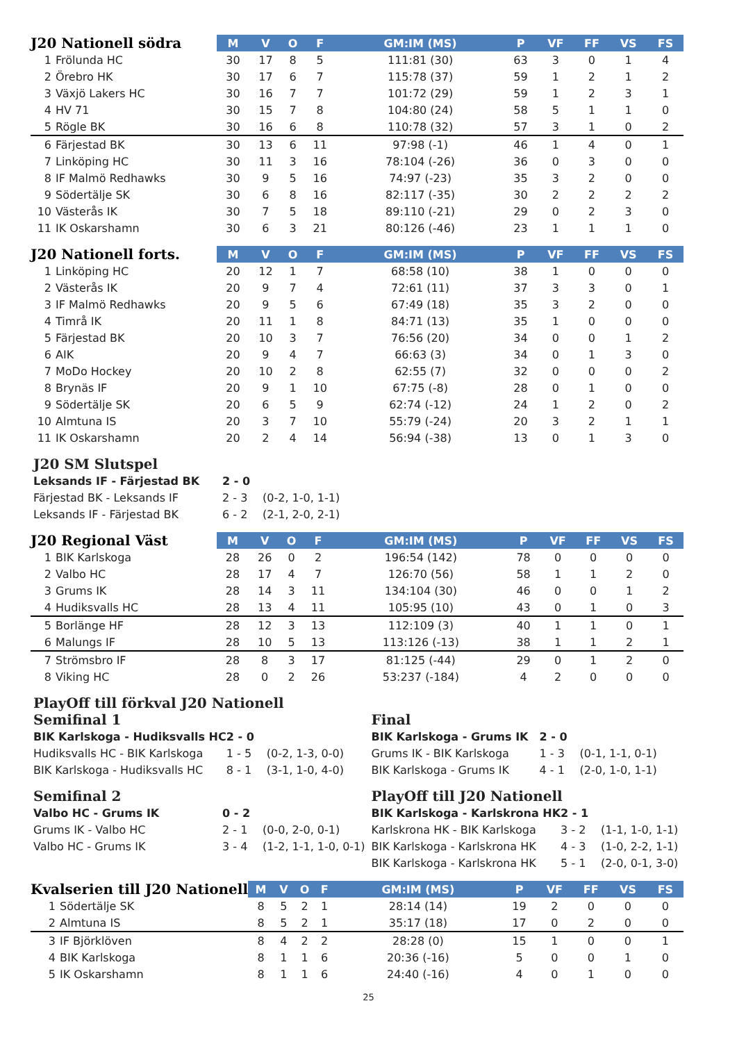| J20 Nationell södra | | M | V | O | F | GM:IM (MS) | P | VF | FF | VS | FS |
| --- | --- | --- | --- | --- | --- | --- | --- | --- | --- | --- | --- |
| 1 | Frölunda HC | 30 | 17 | 8 | 5 | 111:81 (30) | 63 | 3 | 0 | 1 | 4 |
| 2 | Örebro HK | 30 | 17 | 6 | 7 | 115:78 (37) | 59 | 1 | 2 | 1 | 2 |
| 3 | Växjö Lakers HC | 30 | 16 | 7 | 7 | 101:72 (29) | 59 | 1 | 2 | 3 | 1 |
| 4 | HV 71 | 30 | 15 | 7 | 8 | 104:80 (24) | 58 | 5 | 1 | 1 | 0 |
| 5 | Rögle BK | 30 | 16 | 6 | 8 | 110:78 (32) | 57 | 3 | 1 | 0 | 2 |
| 6 | Färjestad BK | 30 | 13 | 6 | 11 | 97:98 (-1) | 46 | 1 | 4 | 0 | 1 |
| 7 | Linköping HC | 30 | 11 | 3 | 16 | 78:104 (-26) | 36 | 0 | 3 | 0 | 0 |
| 8 | IF Malmö Redhawks | 30 | 9 | 5 | 16 | 74:97 (-23) | 35 | 3 | 2 | 0 | 0 |
| 9 | Södertälje SK | 30 | 6 | 8 | 16 | 82:117 (-35) | 30 | 2 | 2 | 2 | 2 |
| 10 | Västerås IK | 30 | 7 | 5 | 18 | 89:110 (-21) | 29 | 0 | 2 | 3 | 0 |
| 11 | IK Oskarshamn | 30 | 6 | 3 | 21 | 80:126 (-46) | 23 | 1 | 1 | 1 | 0 |
| J20 Nationell forts. | | M | V | O | F | GM:IM (MS) | P | VF | FF | VS | FS |
| --- | --- | --- | --- | --- | --- | --- | --- | --- | --- | --- | --- |
| 1 | Linköping HC | 20 | 12 | 1 | 7 | 68:58 (10) | 38 | 1 | 0 | 0 | 0 |
| 2 | Västerås IK | 20 | 9 | 7 | 4 | 72:61 (11) | 37 | 3 | 3 | 0 | 1 |
| 3 | IF Malmö Redhawks | 20 | 9 | 5 | 6 | 67:49 (18) | 35 | 3 | 2 | 0 | 0 |
| 4 | Timrå IK | 20 | 11 | 1 | 8 | 84:71 (13) | 35 | 1 | 0 | 0 | 0 |
| 5 | Färjestad BK | 20 | 10 | 3 | 7 | 76:56 (20) | 34 | 0 | 0 | 1 | 2 |
| 6 | AIK | 20 | 9 | 4 | 7 | 66:63 (3) | 34 | 0 | 1 | 3 | 0 |
| 7 | MoDo Hockey | 20 | 10 | 2 | 8 | 62:55 (7) | 32 | 0 | 0 | 0 | 2 |
| 8 | Brynäs IF | 20 | 9 | 1 | 10 | 67:75 (-8) | 28 | 0 | 1 | 0 | 0 |
| 9 | Södertälje SK | 20 | 6 | 5 | 9 | 62:74 (-12) | 24 | 1 | 2 | 0 | 2 |
| 10 | Almtuna IS | 20 | 3 | 7 | 10 | 55:79 (-24) | 20 | 3 | 2 | 1 | 1 |
| 11 | IK Oskarshamn | 20 | 2 | 4 | 14 | 56:94 (-38) | 13 | 0 | 1 | 3 | 0 |
J20 SM Slutspel
| Leksands IF - Färjestad BK | 2 - 0 | |
| Färjestad BK - Leksands IF | 2 - 3 | (0-2, 1-0, 1-1) |
| Leksands IF - Färjestad BK | 6 - 2 | (2-1, 2-0, 2-1) |
| J20 Regional Väst | | M | V | O | F | GM:IM (MS) | P | VF | FF | VS | FS |
| --- | --- | --- | --- | --- | --- | --- | --- | --- | --- | --- | --- |
| 1 | BIK Karlskoga | 28 | 26 | 0 | 2 | 196:54 (142) | 78 | 0 | 0 | 0 | 0 |
| 2 | Valbo HC | 28 | 17 | 4 | 7 | 126:70 (56) | 58 | 1 | 1 | 2 | 0 |
| 3 | Grums IK | 28 | 14 | 3 | 11 | 134:104 (30) | 46 | 0 | 0 | 1 | 2 |
| 4 | Hudiksvalls HC | 28 | 13 | 4 | 11 | 105:95 (10) | 43 | 0 | 1 | 0 | 3 |
| 5 | Borlänge HF | 28 | 12 | 3 | 13 | 112:109 (3) | 40 | 1 | 1 | 0 | 1 |
| 6 | Malungs IF | 28 | 10 | 5 | 13 | 113:126 (-13) | 38 | 1 | 1 | 2 | 1 |
| 7 | Strömsbro IF | 28 | 8 | 3 | 17 | 81:125 (-44) | 29 | 0 | 1 | 2 | 0 |
| 8 | Viking HC | 28 | 0 | 2 | 26 | 53:237 (-184) | 4 | 2 | 0 | 0 | 0 |
PlayOff till förkval J20 Nationell
Semifinal 1
| BIK Karlskoga - Hudiksvalls HC | 2 - 0 | |
| Hudiksvalls HC - BIK Karlskoga | 1 - 5 | (0-2, 1-3, 0-0) |
| BIK Karlskoga - Hudiksvalls HC | 8 - 1 | (3-1, 1-0, 4-0) |
Semifinal 2
| Valbo HC - Grums IK | 0 - 2 | |
| Grums IK - Valbo HC | 2 - 1 | (0-0, 2-0, 0-1) |
| Valbo HC - Grums IK | 3 - 4 | (1-2, 1-1, 1-0, 0-1) |
Final
| BIK Karlskoga - Grums IK | 2 - 0 | |
| Grums IK - BIK Karlskoga | 1 - 3 | (0-1, 1-1, 0-1) |
| BIK Karlskoga - Grums IK | 4 - 1 | (2-0, 1-0, 1-1) |
PlayOff till J20 Nationell
| BIK Karlskoga - Karlskrona HK | 2 - 1 | |
| Karlskrona HK - BIK Karlskoga | 3 - 2 | (1-1, 1-0, 1-1) |
| BIK Karlskoga - Karlskrona HK | 4 - 3 | (1-0, 2-2, 1-1) |
| BIK Karlskoga - Karlskrona HK | 5 - 1 | (2-0, 0-1, 3-0) |
| Kvalserien till J20 Nationell | | M | V | O | F | GM:IM (MS) | P | VF | FF | VS | FS |
| --- | --- | --- | --- | --- | --- | --- | --- | --- | --- | --- | --- |
| 1 | Södertälje SK | 8 | 5 | 2 | 1 | 28:14 (14) | 19 | 2 | 0 | 0 | 0 |
| 2 | Almtuna IS | 8 | 5 | 2 | 1 | 35:17 (18) | 17 | 0 | 2 | 0 | 0 |
| 3 | IF Björklöven | 8 | 4 | 2 | 2 | 28:28 (0) | 15 | 1 | 0 | 0 | 1 |
| 4 | BIK Karlskoga | 8 | 1 | 1 | 6 | 20:36 (-16) | 5 | 0 | 0 | 1 | 0 |
| 5 | IK Oskarshamn | 8 | 1 | 1 | 6 | 24:40 (-16) | 4 | 0 | 1 | 0 | 0 |
25